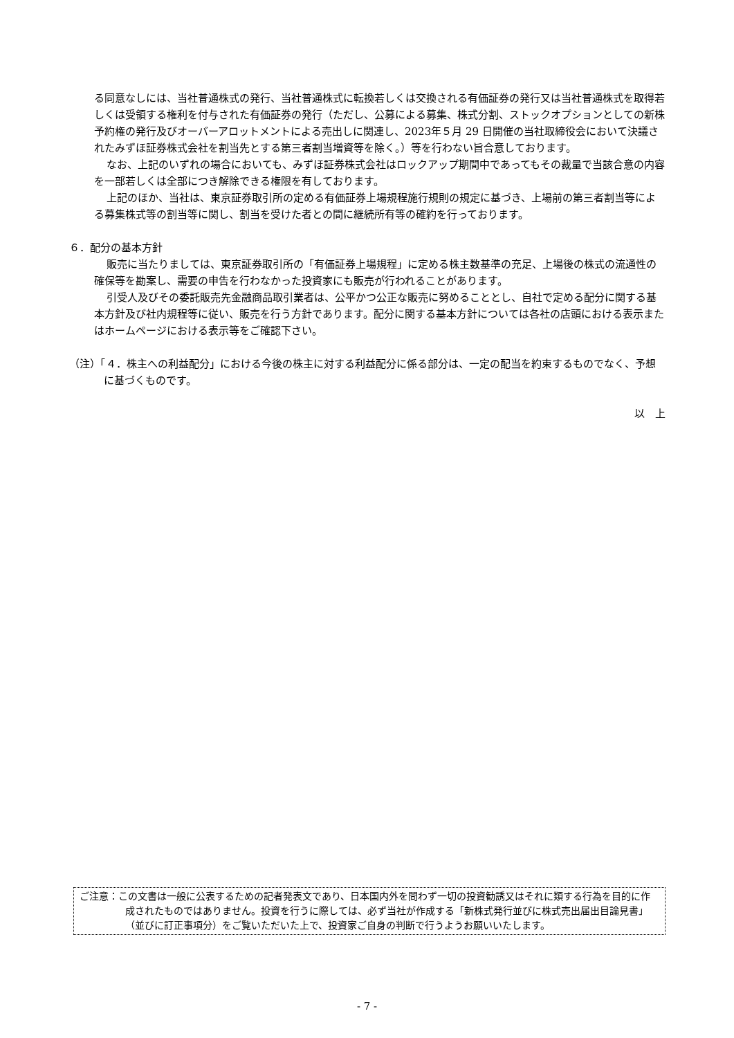る同意なしには、当社普通株式の発行、当社普通株式に転換若しくは交換される有価証券の発行又は当社普通株式を取得若しくは受領する権利を付与された有価証券の発行（ただし、公募による募集、株式分割、ストックオプションとしての新株予約権の発行及びオーバーアロットメントによる売出しに関連し、2023年５月 29 日開催の当社取締役会において決議されたみずほ証券株式会社を割当先とする第三者割当増資等を除く。）等を行わない旨合意しております。
なお、上記のいずれの場合においても、みずほ証券株式会社はロックアップ期間中であってもその裁量で当該合意の内容を一部若しくは全部につき解除できる権限を有しております。
上記のほか、当社は、東京証券取引所の定める有価証券上場規程施行規則の規定に基づき、上場前の第三者割当等による募集株式等の割当等に関し、割当を受けた者との間に継続所有等の確約を行っております。
６．配分の基本方針
販売に当たりましては、東京証券取引所の「有価証券上場規程」に定める株主数基準の充足、上場後の株式の流通性の確保等を勘案し、需要の申告を行わなかった投資家にも販売が行われることがあります。
引受人及びその委託販売先金融商品取引業者は、公平かつ公正な販売に努めることとし、自社で定める配分に関する基本方針及び社内規程等に従い、販売を行う方針であります。配分に関する基本方針については各社の店頭における表示またはホームページにおける表示等をご確認下さい。
（注）「４．株主への利益配分」における今後の株主に対する利益配分に係る部分は、一定の配当を約束するものでなく、予想に基づくものです。
以　上
ご注意：この文書は一般に公表するための記者発表文であり、日本国内外を問わず一切の投資勧誘又はそれに類する行為を目的に作成されたものではありません。投資を行うに際しては、必ず当社が作成する「新株式発行並びに株式売出届出目論見書」（並びに訂正事項分）をご覧いただいた上で、投資家ご自身の判断で行うようお願いいたします。
- 7 -